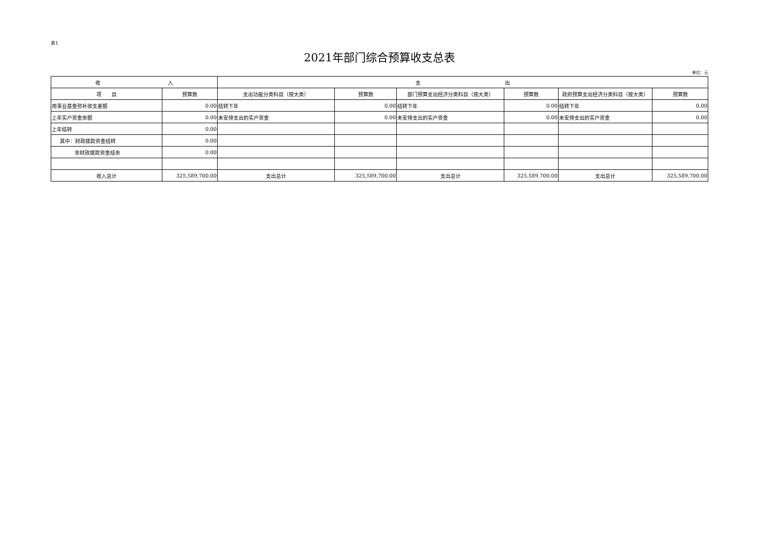表1
2021年部门综合预算收支总表
单位：元
| 收 入 | | 支 出 | | | | | |
| --- | --- | --- | --- | --- | --- | --- | --- |
| 项 目 | 预算数 | 支出功能分类科目（按大类） | 预算数 | 部门预算支出经济分类科目（按大类） | 预算数 | 政府预算支出经济分类科目（按大类） | 预算数 |
| 用事业基金弥补收支差额 | 0.00 | 结转下年 | 0.00 | 结转下年 | 0.00 | 结转下年 | 0.00 |
| 上年实户资金余额 | 0.00 | 未安排支出的实户资金 | 0.00 | 未安排支出的实户资金 | 0.00 | 未安排支出的实户资金 | 0.00 |
| 上年结转 | 0.00 | | | | | | |
| 其中：财政拨款资金结转 | 0.00 | | | | | | |
| 非财政拨款资金结余 | 0.00 | | | | | | |
| 收入总计 | 325,589,700.00 | 支出总计 | 325,589,700.00 | 支出总计 | 325,589,700.00 | 支出总计 | 325,589,700.00 |